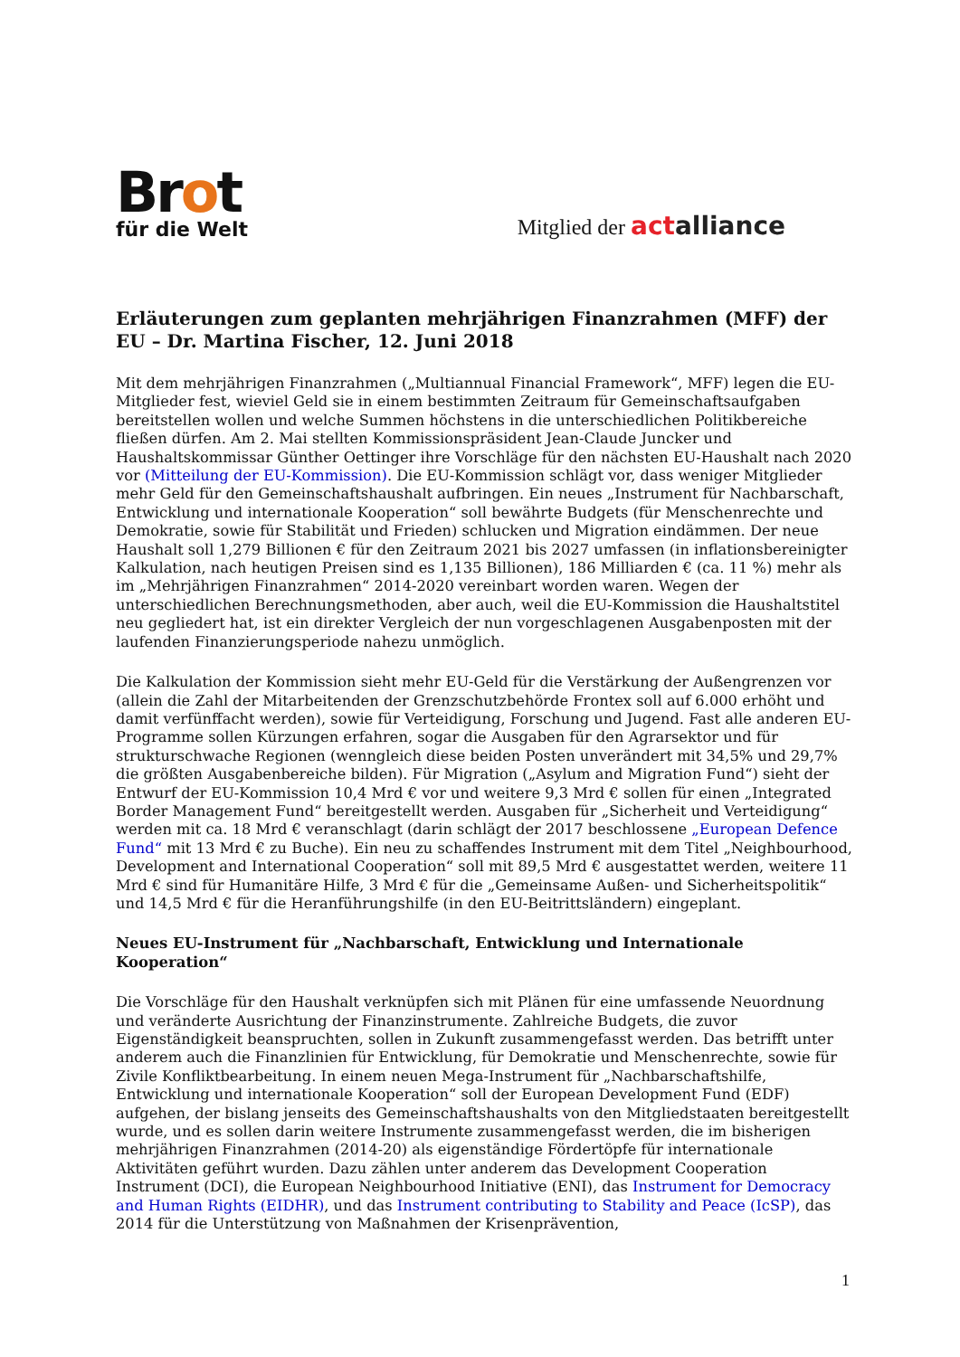Brot
für die Welt
Mitglied der actalliance
Erläuterungen zum geplanten mehrjährigen Finanzrahmen (MFF) der EU – Dr. Martina Fischer, 12. Juni 2018
Mit dem mehrjährigen Finanzrahmen („Multiannual Financial Framework“, MFF) legen die EU-Mitglieder fest, wieviel Geld sie in einem bestimmten Zeitraum für Gemeinschaftsaufgaben bereitstellen wollen und welche Summen höchstens in die unterschiedlichen Politikbereiche fließen dürfen. Am 2. Mai stellten Kommissionspräsident Jean-Claude Juncker und Haushaltskommissar Günther Oettinger ihre Vorschläge für den nächsten EU-Haushalt nach 2020 vor (Mitteilung der EU-Kommission). Die EU-Kommission schlägt vor, dass weniger Mitglieder mehr Geld für den Gemeinschaftshaushalt aufbringen. Ein neues „Instrument für Nachbarschaft, Entwicklung und internationale Kooperation“ soll bewährte Budgets (für Menschenrechte und Demokratie, sowie für Stabilität und Frieden) schlucken und Migration eindämmen. Der neue Haushalt soll 1,279 Billionen € für den Zeitraum 2021 bis 2027 umfassen (in inflationsbereinigter Kalkulation, nach heutigen Preisen sind es 1,135 Billionen), 186 Milliarden € (ca. 11 %) mehr als im „Mehrjährigen Finanzrahmen“ 2014-2020 vereinbart worden waren. Wegen der unterschiedlichen Berechnungsmethoden, aber auch, weil die EU-Kommission die Haushaltstitel neu gegliedert hat, ist ein direkter Vergleich der nun vorgeschlagenen Ausgabenposten mit der laufenden Finanzierungsperiode nahezu unmöglich.
Die Kalkulation der Kommission sieht mehr EU-Geld für die Verstärkung der Außengrenzen vor (allein die Zahl der Mitarbeitenden der Grenzschutzbehörde Frontex soll auf 6.000 erhöht und damit verfünffacht werden), sowie für Verteidigung, Forschung und Jugend. Fast alle anderen EU-Programme sollen Kürzungen erfahren, sogar die Ausgaben für den Agrarsektor und für strukturschwache Regionen (wenngleich diese beiden Posten unverändert mit 34,5% und 29,7% die größten Ausgabenbereiche bilden). Für Migration („Asylum and Migration Fund“) sieht der Entwurf der EU-Kommission 10,4 Mrd € vor und weitere 9,3 Mrd € sollen für einen „Integrated Border Management Fund“ bereitgestellt werden. Ausgaben für „Sicherheit und Verteidigung“ werden mit ca. 18 Mrd € veranschlagt (darin schlägt der 2017 beschlossene „European Defence Fund“ mit 13 Mrd € zu Buche). Ein neu zu schaffendes Instrument mit dem Titel „Neighbourhood, Development and International Cooperation“ soll mit 89,5 Mrd € ausgestattet werden, weitere 11 Mrd € sind für Humanitäre Hilfe, 3 Mrd € für die „Gemeinsame Außen- und Sicherheitspolitik“ und 14,5 Mrd € für die Heranführungshilfe (in den EU-Beitrittsländern) eingeplant.
Neues EU-Instrument für „Nachbarschaft, Entwicklung und Internationale Kooperation“
Die Vorschläge für den Haushalt verknüpfen sich mit Plänen für eine umfassende Neuordnung und veränderte Ausrichtung der Finanzinstrumente. Zahlreiche Budgets, die zuvor Eigenständigkeit beanspruchten, sollen in Zukunft zusammengefasst werden. Das betrifft unter anderem auch die Finanzlinien für Entwicklung, für Demokratie und Menschenrechte, sowie für Zivile Konfliktbearbeitung. In einem neuen Mega-Instrument für „Nachbarschaftshilfe, Entwicklung und internationale Kooperation“ soll der European Development Fund (EDF) aufgehen, der bislang jenseits des Gemeinschaftshaushalts von den Mitgliedstaaten bereitgestellt wurde, und es sollen darin weitere Instrumente zusammengefasst werden, die im bisherigen mehrjährigen Finanzrahmen (2014-20) als eigenständige Fördertöpfe für internationale Aktivitäten geführt wurden. Dazu zählen unter anderem das Development Cooperation Instrument (DCI), die European Neighbourhood Initiative (ENI), das Instrument for Democracy and Human Rights (EIDHR), und das Instrument contributing to Stability and Peace (IcSP), das 2014 für die Unterstützung von Maßnahmen der Krisenprävention,
1